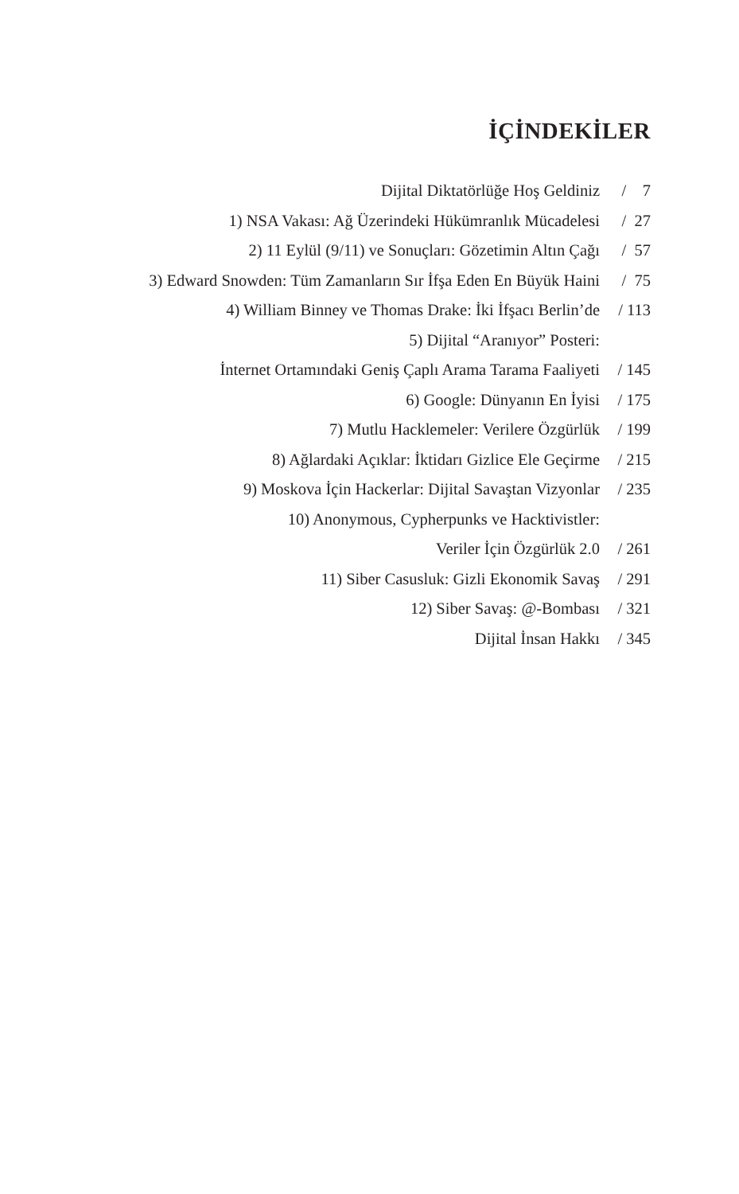İÇİNDEKİLER
| Dijital Diktatörlüğe Hoş Geldiniz | / 7 |
| 1) NSA Vakası: Ağ Üzerindeki Hükümranlık Mücadelesi | / 27 |
| 2) 11 Eylül (9/11) ve Sonuçları: Gözetimin Altın Çağı | / 57 |
| 3) Edward Snowden: Tüm Zamanların Sır İfşa Eden En Büyük Haini | / 75 |
| 4) William Binney ve Thomas Drake: İki İfşacı Berlin’de | / 113 |
| 5) Dijital “Aranıyor” Posteri: | |
| İnternet Ortamındaki Geniş Çaplı Arama Tarama Faaliyeti | / 145 |
| 6) Google: Dünyanın En İyisi | / 175 |
| 7) Mutlu Hacklemeler: Verilere Özgürlük | / 199 |
| 8) Ağlardaki Açıklar: İktidarı Gizlice Ele Geçirme | / 215 |
| 9) Moskova İçin Hackerlar: Dijital Savaştan Vizyonlar | / 235 |
| 10) Anonymous, Cypherpunks ve Hacktivistler: | |
| Veriler İçin Özgürlük 2.0 | / 261 |
| 11) Siber Casusluk: Gizli Ekonomik Savaş | / 291 |
| 12) Siber Savaş: @-Bombası | / 321 |
| Dijital İnsan Hakkı | / 345 |